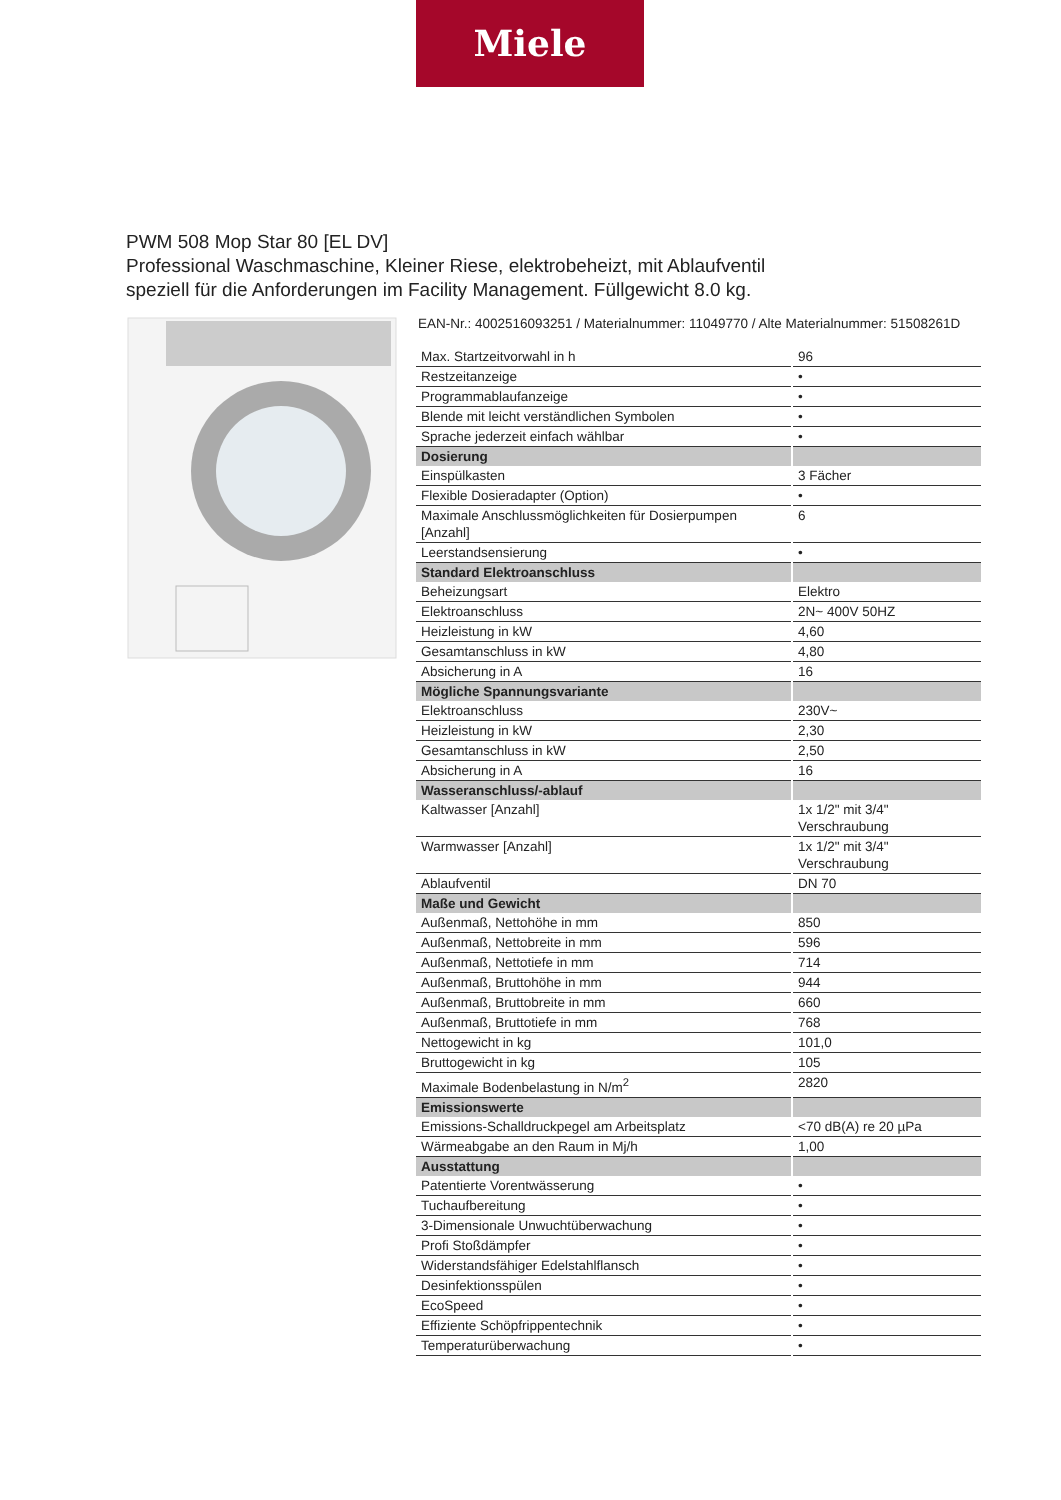Miele
PWM 508 Mop Star 80 [EL DV]
Professional Waschmaschine, Kleiner Riese, elektrobeheizt, mit Ablaufventil
speziell für die Anforderungen im Facility Management. Füllgewicht 8.0 kg.
EAN-Nr.: 4002516093251 / Materialnummer: 11049770 / Alte Materialnummer: 51508261D
| Max. Startzeitvorwahl in h | 96 |
| Restzeitanzeige | • |
| Programmablaufanzeige | • |
| Blende mit leicht verständlichen Symbolen | • |
| Sprache jederzeit einfach wählbar | • |
| Dosierung | |
| Einspülkasten | 3 Fächer |
| Flexible Dosieradapter (Option) | • |
| Maximale Anschlussmöglichkeiten für Dosierpumpen [Anzahl] | 6 |
| Leerstandsensierung | • |
| Standard Elektroanschluss | |
| Beheizungsart | Elektro |
| Elektroanschluss | 2N~ 400V 50HZ |
| Heizleistung in kW | 4,60 |
| Gesamtanschluss in kW | 4,80 |
| Absicherung in A | 16 |
| Mögliche Spannungsvariante | |
| Elektroanschluss | 230V~ |
| Heizleistung in kW | 2,30 |
| Gesamtanschluss in kW | 2,50 |
| Absicherung in A | 16 |
| Wasseranschluss/-ablauf | |
| Kaltwasser [Anzahl] | 1x 1/2" mit 3/4" Verschraubung |
| Warmwasser [Anzahl] | 1x 1/2" mit 3/4" Verschraubung |
| Ablaufventil | DN 70 |
| Maße und Gewicht | |
| Außenmaß, Nettohöhe in mm | 850 |
| Außenmaß, Nettobreite in mm | 596 |
| Außenmaß, Nettotiefe in mm | 714 |
| Außenmaß, Bruttohöhe in mm | 944 |
| Außenmaß, Bruttobreite in mm | 660 |
| Außenmaß, Bruttotiefe in mm | 768 |
| Nettogewicht in kg | 101,0 |
| Bruttogewicht in kg | 105 |
| Maximale Bodenbelastung in N/m<sup>2</sup> | 2820 |
| Emissionswerte | |
| Emissions-Schalldruckpegel am Arbeitsplatz | <70 dB(A) re 20 µPa |
| Wärmeabgabe an den Raum in Mj/h | 1,00 |
| Ausstattung | |
| Patentierte Vorentwässerung | • |
| Tuchaufbereitung | • |
| 3-Dimensionale Unwuchtüberwachung | • |
| Profi Stoßdämpfer | • |
| Widerstandsfähiger Edelstahlflansch | • |
| Desinfektionsspülen | • |
| EcoSpeed | • |
| Effiziente Schöpfrippentechnik | • |
| Temperaturüberwachung | • |